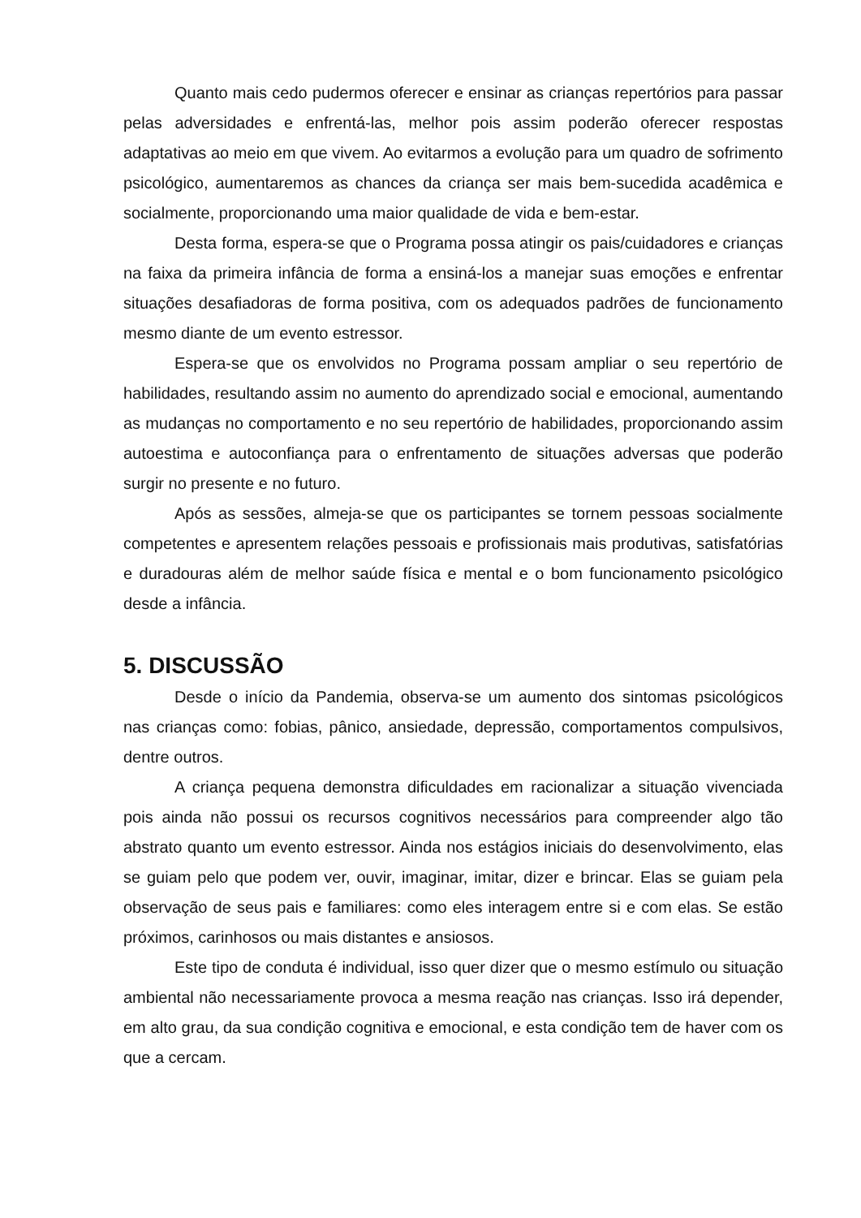Quanto mais cedo pudermos oferecer e ensinar as crianças repertórios para passar pelas adversidades e enfrentá-las, melhor pois assim poderão oferecer respostas adaptativas ao meio em que vivem. Ao evitarmos a evolução para um quadro de sofrimento psicológico, aumentaremos as chances da criança ser mais bem-sucedida acadêmica e socialmente, proporcionando uma maior qualidade de vida e bem-estar.
Desta forma, espera-se que o Programa possa atingir os pais/cuidadores e crianças na faixa da primeira infância de forma a ensiná-los a manejar suas emoções e enfrentar situações desafiadoras de forma positiva, com os adequados padrões de funcionamento mesmo diante de um evento estressor.
Espera-se que os envolvidos no Programa possam ampliar o seu repertório de habilidades, resultando assim no aumento do aprendizado social e emocional, aumentando as mudanças no comportamento e no seu repertório de habilidades, proporcionando assim autoestima e autoconfiança para o enfrentamento de situações adversas que poderão surgir no presente e no futuro.
Após as sessões, almeja-se que os participantes se tornem pessoas socialmente competentes e apresentem relações pessoais e profissionais mais produtivas, satisfatórias e duradouras além de melhor saúde física e mental e o bom funcionamento psicológico desde a infância.
5. DISCUSSÃO
Desde o início da Pandemia, observa-se um aumento dos sintomas psicológicos nas crianças como: fobias, pânico, ansiedade, depressão, comportamentos compulsivos, dentre outros.
A criança pequena demonstra dificuldades em racionalizar a situação vivenciada pois ainda não possui os recursos cognitivos necessários para compreender algo tão abstrato quanto um evento estressor. Ainda nos estágios iniciais do desenvolvimento, elas se guiam pelo que podem ver, ouvir, imaginar, imitar, dizer e brincar. Elas se guiam pela observação de seus pais e familiares: como eles interagem entre si e com elas. Se estão próximos, carinhosos ou mais distantes e ansiosos.
Este tipo de conduta é individual, isso quer dizer que o mesmo estímulo ou situação ambiental não necessariamente provoca a mesma reação nas crianças. Isso irá depender, em alto grau, da sua condição cognitiva e emocional, e esta condição tem de haver com os que a cercam.